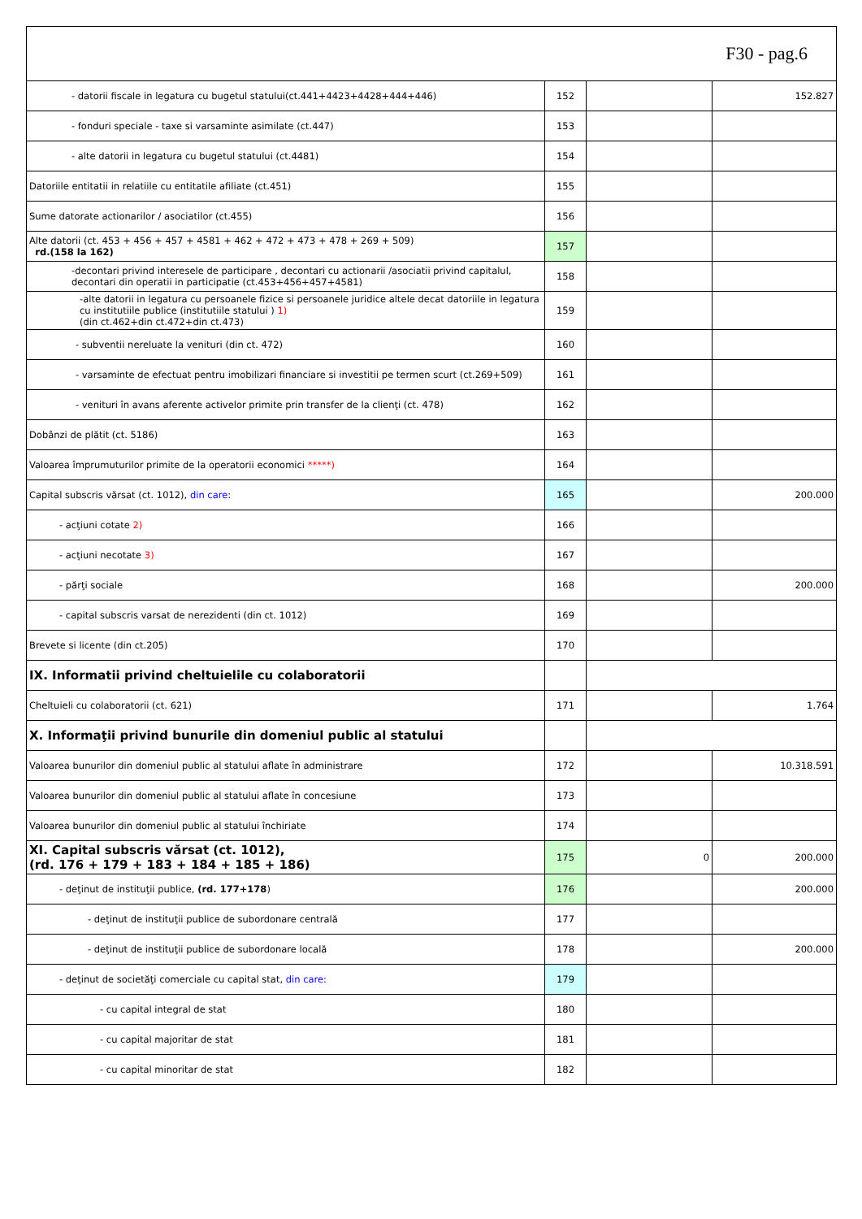| F30 - pag.6 | | | |
| - datorii fiscale in legatura cu bugetul statului(ct.441+4423+4428+444+446) | 152 | | 152.827 |
| - fonduri speciale - taxe si varsaminte asimilate (ct.447) | 153 | | |
| - alte datorii in legatura cu bugetul statului (ct.4481) | 154 | | |
| Datoriile entitatii in relatiile cu entitatile afiliate (ct.451) | 155 | | |
| Sume datorate actionarilor / asociatilor (ct.455) | 156 | | |
| Alte datorii (ct. 453 + 456 + 457 + 4581 + 462 + 472 + 473 + 478 + 269 + 509) rd.(158 la 162) | 157 | | |
| -decontari privind interesele de participare , decontari cu actionarii /asociatii privind capitalul, decontari din operatii in participatie (ct.453+456+457+4581) | 158 | | |
| -alte datorii in legatura cu persoanele fizice si persoanele juridice altele decat datoriile in legatura cu institutiile publice (institutiile statului ) 1) (din ct.462+din ct.472+din ct.473) | 159 | | |
| - subventii nereluate la venituri (din ct. 472) | 160 | | |
| - varsaminte de efectuat pentru imobilizari financiare si investitii pe termen scurt (ct.269+509) | 161 | | |
| - venituri în avans aferente activelor primite prin transfer de la clienţi (ct. 478) | 162 | | |
| Dobânzi de plătit (ct. 5186) | 163 | | |
| Valoarea împrumuturilor primite de la operatorii economici *****) | 164 | | |
| Capital subscris vărsat (ct. 1012), din care : | 165 | | 200.000 |
| - acţiuni cotate 2) | 166 | | |
| - acţiuni necotate 3) | 167 | | |
| - părţi sociale | 168 | | 200.000 |
| - capital subscris varsat de nerezidenti (din ct. 1012) | 169 | | |
| Brevete si licente (din ct.205) | 170 | | |
| IX. Informatii privind cheltuielile cu colaboratorii | | | |
| Cheltuieli cu colaboratorii (ct. 621) | 171 | | 1.764 |
| X. Informaţii privind bunurile din domeniul public al statului | | | |
| Valoarea bunurilor din domeniul public al statului aflate în administrare | 172 | | 10.318.591 |
| Valoarea bunurilor din domeniul public al statului aflate în concesiune | 173 | | |
| Valoarea bunurilor din domeniul public al statului închiriate | 174 | | |
| XI. Capital subscris vărsat (ct. 1012), (rd. 176 + 179 + 183 + 184 + 185 + 186) | 175 | 0 | 200.000 |
| - deţinut de instituţii publice, (rd. 177+178 ) | 176 | | 200.000 |
| - deţinut de instituţii publice de subordonare centrală | 177 | | |
| - deţinut de instituţii publice de subordonare locală | 178 | | 200.000 |
| - deţinut de societăţi comerciale cu capital stat, din care: | 179 | | |
| - cu capital integral de stat | 180 | | |
| - cu capital majoritar de stat | 181 | | |
| - cu capital minoritar de stat | 182 | | |